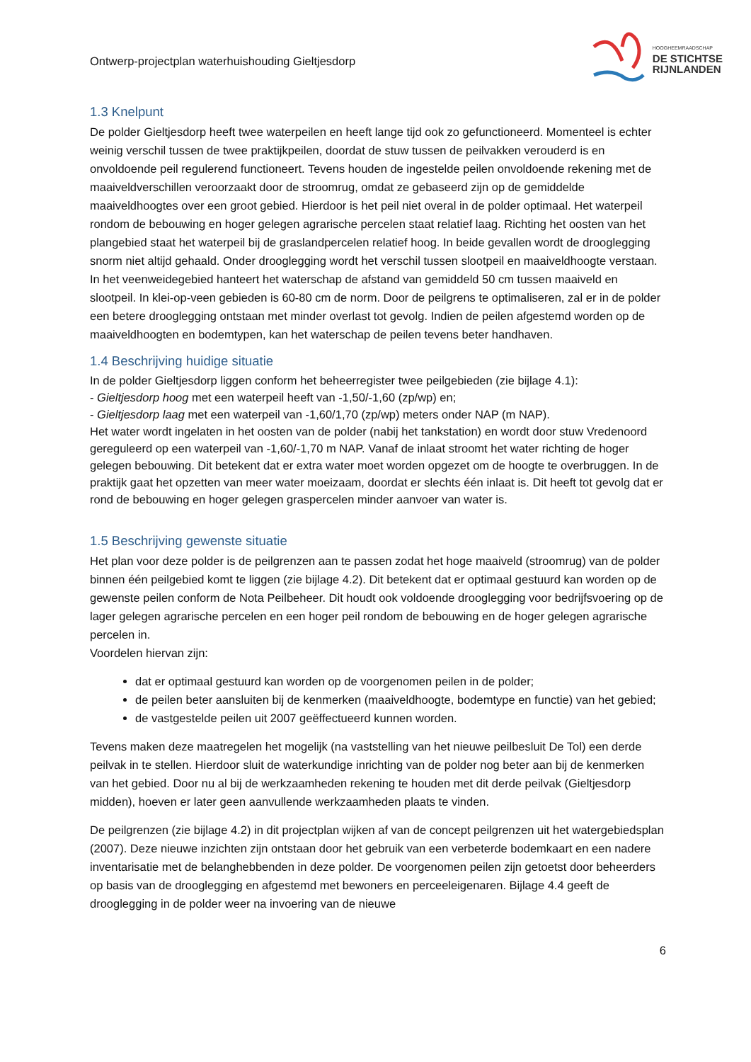Ontwerp-projectplan waterhuishouding Gieltjesdorp
HOOGHEEMRAADSCHAP
DE STICHTSE
RIJNLANDEN
1.3 Knelpunt
De polder Gieltjesdorp heeft twee waterpeilen en heeft lange tijd ook zo gefunctioneerd. Momenteel is echter weinig verschil tussen de twee praktijkpeilen, doordat de stuw tussen de peilvakken verouderd is en onvoldoende peil regulerend functioneert. Tevens houden de ingestelde peilen onvoldoende rekening met de maaiveldverschillen veroorzaakt door de stroomrug, omdat ze gebaseerd zijn op de gemiddelde maaiveldhoogtes over een groot gebied. Hierdoor is het peil niet overal in de polder optimaal. Het waterpeil rondom de bebouwing en hoger gelegen agrarische percelen staat relatief laag. Richting het oosten van het plangebied staat het waterpeil bij de graslandpercelen relatief hoog. In beide gevallen wordt de drooglegging​snorm niet altijd gehaald. Onder drooglegging wordt het verschil tussen slootpeil en maaiveldhoogte verstaan. In het veenweidegebied hanteert het waterschap de afstand van gemiddeld 50 cm tussen maaiveld en slootpeil. In klei-op-veen gebieden is 60-80 cm de norm. Door de peilgrens te optimaliseren, zal er in de polder een betere drooglegging ontstaan met minder overlast tot gevolg. Indien de peilen afgestemd worden op de maaiveldhoogten en bodemtypen, kan het waterschap de peilen tevens beter handhaven.
1.4 Beschrijving huidige situatie
In de polder Gieltjesdorp liggen conform het beheerregister twee peilgebieden (zie bijlage 4.1):
- Gieltjesdorp hoog met een waterpeil heeft van -1,50/-1,60 (zp/wp) en;
- Gieltjesdorp laag met een waterpeil van -1,60/1,70 (zp/wp) meters onder NAP (m NAP).
Het water wordt ingelaten in het oosten van de polder (nabij het tankstation) en wordt door stuw Vredenoord gereguleerd op een waterpeil van -1,60/-1,70 m NAP. Vanaf de inlaat stroomt het water richting de hoger gelegen bebouwing. Dit betekent dat er extra water moet worden opgezet om de hoogte te overbruggen. In de praktijk gaat het opzetten van meer water moeizaam, doordat er slechts één inlaat is. Dit heeft tot gevolg dat er rond de bebouwing en hoger gelegen graspercelen minder aanvoer van water is.
1.5 Beschrijving gewenste situatie
Het plan voor deze polder is de peilgrenzen aan te passen zodat het hoge maaiveld (stroomrug) van de polder binnen één peilgebied komt te liggen (zie bijlage 4.2). Dit betekent dat er optimaal gestuurd kan worden op de gewenste peilen conform de Nota Peilbeheer. Dit houdt ook voldoende drooglegging voor bedrijfsvoering op de lager gelegen agrarische percelen en een hoger peil rondom de bebouwing en de hoger gelegen agrarische percelen in.
Voordelen hiervan zijn:
dat er optimaal gestuurd kan worden op de voorgenomen peilen in de polder;
de peilen beter aansluiten bij de kenmerken (maaiveldhoogte, bodemtype en functie) van het gebied;
de vastgestelde peilen uit 2007 geëffectueerd kunnen worden.
Tevens maken deze maatregelen het mogelijk (na vaststelling van het nieuwe peilbesluit De Tol) een derde peilvak in te stellen. Hierdoor sluit de waterkundige inrichting van de polder nog beter aan bij de kenmerken van het gebied. Door nu al bij de werkzaamheden rekening te houden met dit derde peilvak (Gieltjesdorp midden), hoeven er later geen aanvullende werkzaamheden plaats te vinden.
De peilgrenzen (zie bijlage 4.2) in dit projectplan wijken af van de concept peilgrenzen uit het watergebiedsplan (2007). Deze nieuwe inzichten zijn ontstaan door het gebruik van een verbeterde bodemkaart en een nadere inventarisatie met de belanghebbenden in deze polder. De voorgenomen peilen zijn getoetst door beheerders op basis van de drooglegging en afgestemd met bewoners en perceeleigenaren. Bijlage 4.4 geeft de drooglegging in de polder weer na invoering van de nieuwe
6